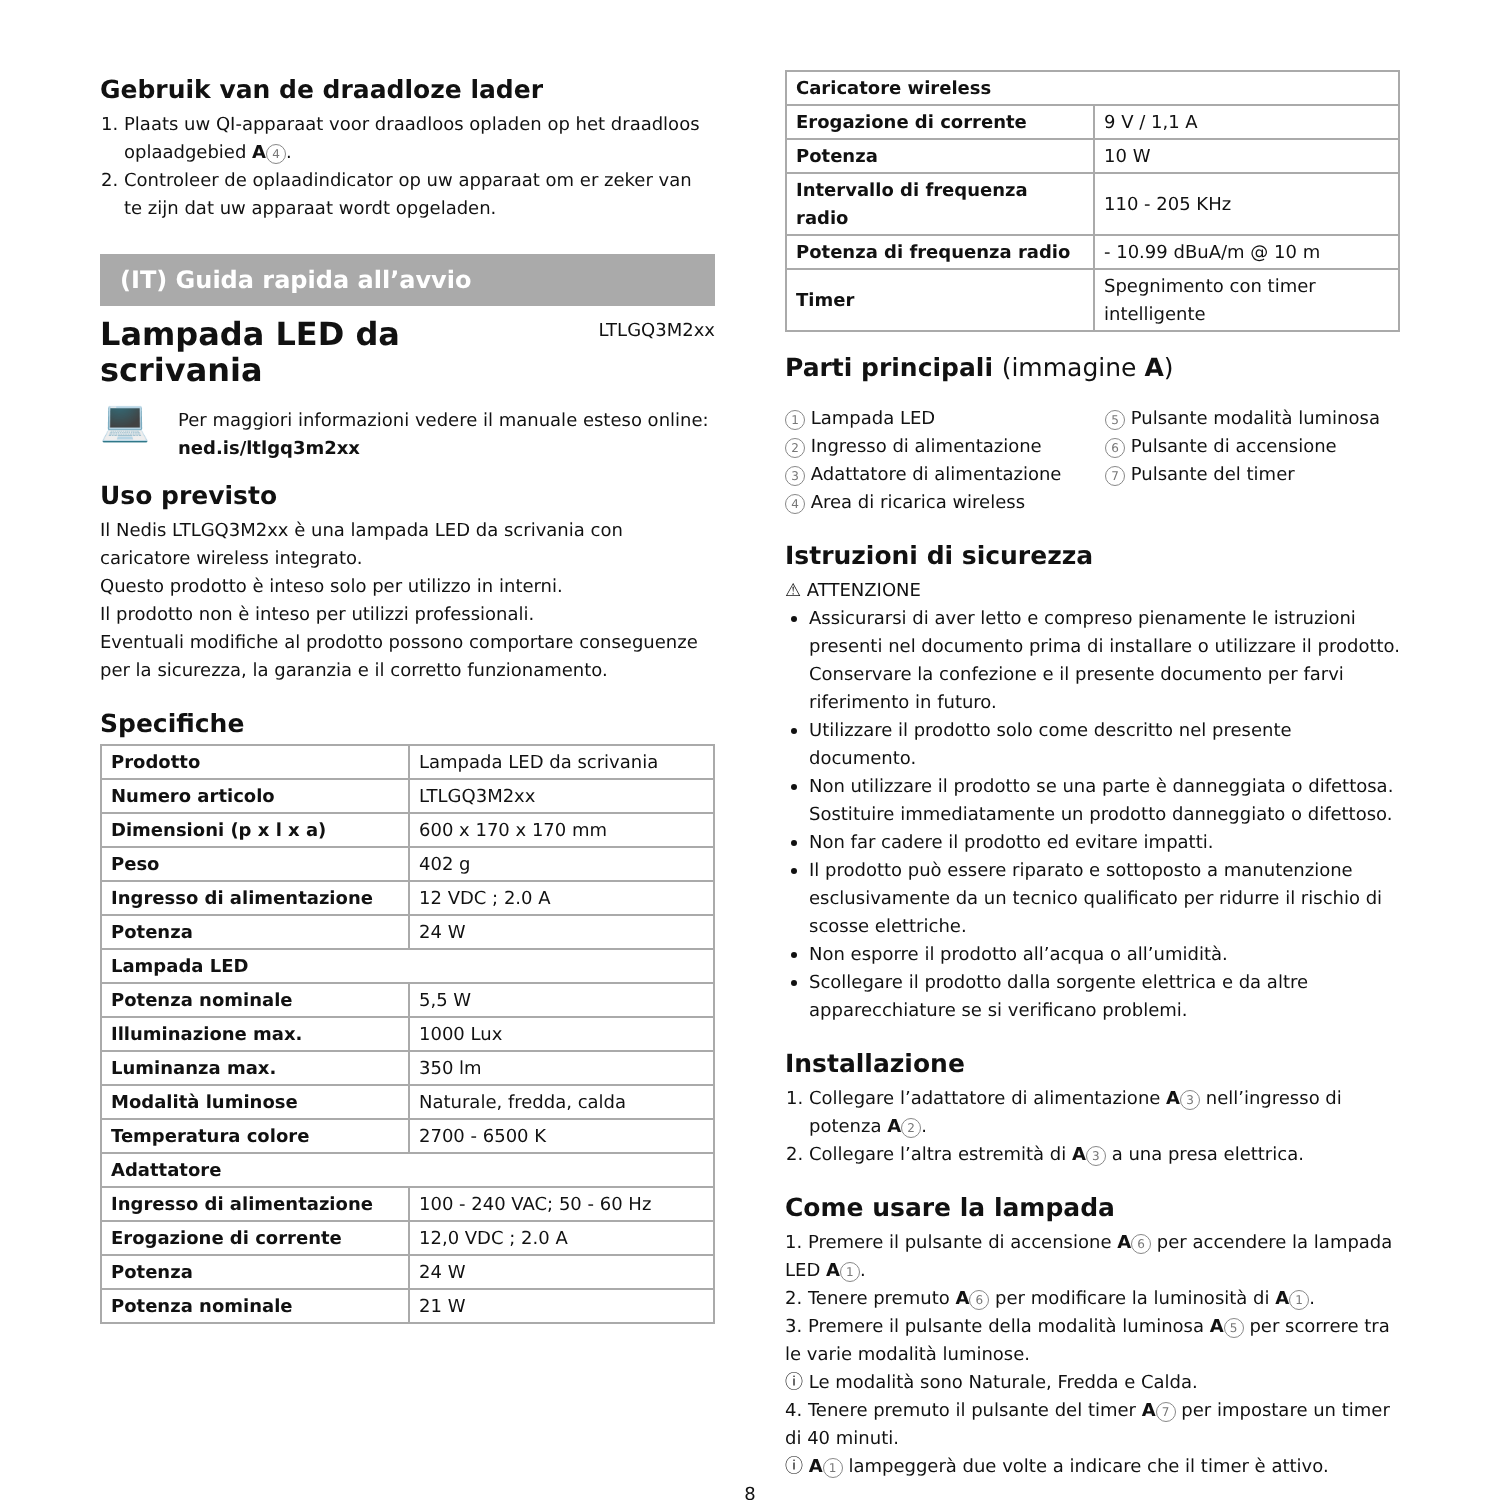Gebruik van de draadloze lader
1. Plaats uw QI-apparaat voor draadloos opladen op het draadloos oplaadgebied A 4.
2. Controleer de oplaadindicator op uw apparaat om er zeker van te zijn dat uw apparaat wordt opgeladen.
(IT) Guida rapida all’avvio
Lampada LED da
scrivania
LTLGQ3M2xx
💻
Per maggiori informazioni vedere il manuale esteso online:
ned.is/ltlgq3m2xx
Uso previsto
Il Nedis LTLGQ3M2xx è una lampada LED da scrivania con caricatore wireless integrato.
Questo prodotto è inteso solo per utilizzo in interni.
Il prodotto non è inteso per utilizzi professionali.
Eventuali modifiche al prodotto possono comportare conseguenze per la sicurezza, la garanzia e il corretto funzionamento.
Specifiche
| Prodotto | Lampada LED da scrivania |
| Numero articolo | LTLGQ3M2xx |
| Dimensioni (p x l x a) | 600 x 170 x 170 mm |
| Peso | 402 g |
| Ingresso di alimentazione | 12 VDC ; 2.0 A |
| Potenza | 24 W |
| Lampada LED | |
| Potenza nominale | 5,5 W |
| Illuminazione max. | 1000 Lux |
| Luminanza max. | 350 lm |
| Modalità luminose | Naturale, fredda, calda |
| Temperatura colore | 2700 - 6500 K |
| Adattatore | |
| Ingresso di alimentazione | 100 - 240 VAC; 50 - 60 Hz |
| Erogazione di corrente | 12,0 VDC ; 2.0 A |
| Potenza | 24 W |
| Potenza nominale | 21 W |
| Caricatore wireless | |
| Erogazione di corrente | 9 V / 1,1 A |
| Potenza | 10 W |
| Intervallo di frequenza radio | 110 - 205 KHz |
| Potenza di frequenza radio | - 10.99 dBuA/m @ 10 m |
| Timer | Spegnimento con timer intelligente |
Parti principali (immagine A)
1 Lampada LED
2 Ingresso di alimentazione
3 Adattatore di alimentazione
4 Area di ricarica wireless
5 Pulsante modalità luminosa
6 Pulsante di accensione
7 Pulsante del timer
Istruzioni di sicurezza
⚠ ATTENZIONE
Assicurarsi di aver letto e compreso pienamente le istruzioni presenti nel documento prima di installare o utilizzare il prodotto. Conservare la confezione e il presente documento per farvi riferimento in futuro.
Utilizzare il prodotto solo come descritto nel presente documento.
Non utilizzare il prodotto se una parte è danneggiata o difettosa. Sostituire immediatamente un prodotto danneggiato o difettoso.
Non far cadere il prodotto ed evitare impatti.
Il prodotto può essere riparato e sottoposto a manutenzione esclusivamente da un tecnico qualificato per ridurre il rischio di scosse elettriche.
Non esporre il prodotto all’acqua o all’umidità.
Scollegare il prodotto dalla sorgente elettrica e da altre apparecchiature se si verificano problemi.
Installazione
1. Collegare l’adattatore di alimentazione A 3 nell’ingresso di potenza A 2.
2. Collegare l’altra estremità di A 3 a una presa elettrica.
Come usare la lampada
1. Premere il pulsante di accensione A 6 per accendere la lampada LED A 1.
2. Tenere premuto A 6 per modificare la luminosità di A 1.
3. Premere il pulsante della modalità luminosa A 5 per scorrere tra le varie modalità luminose.
ⓘ Le modalità sono Naturale, Fredda e Calda.
4. Tenere premuto il pulsante del timer A 7 per impostare un timer di 40 minuti.
ⓘ A 1 lampeggerà due volte a indicare che il timer è attivo.
8